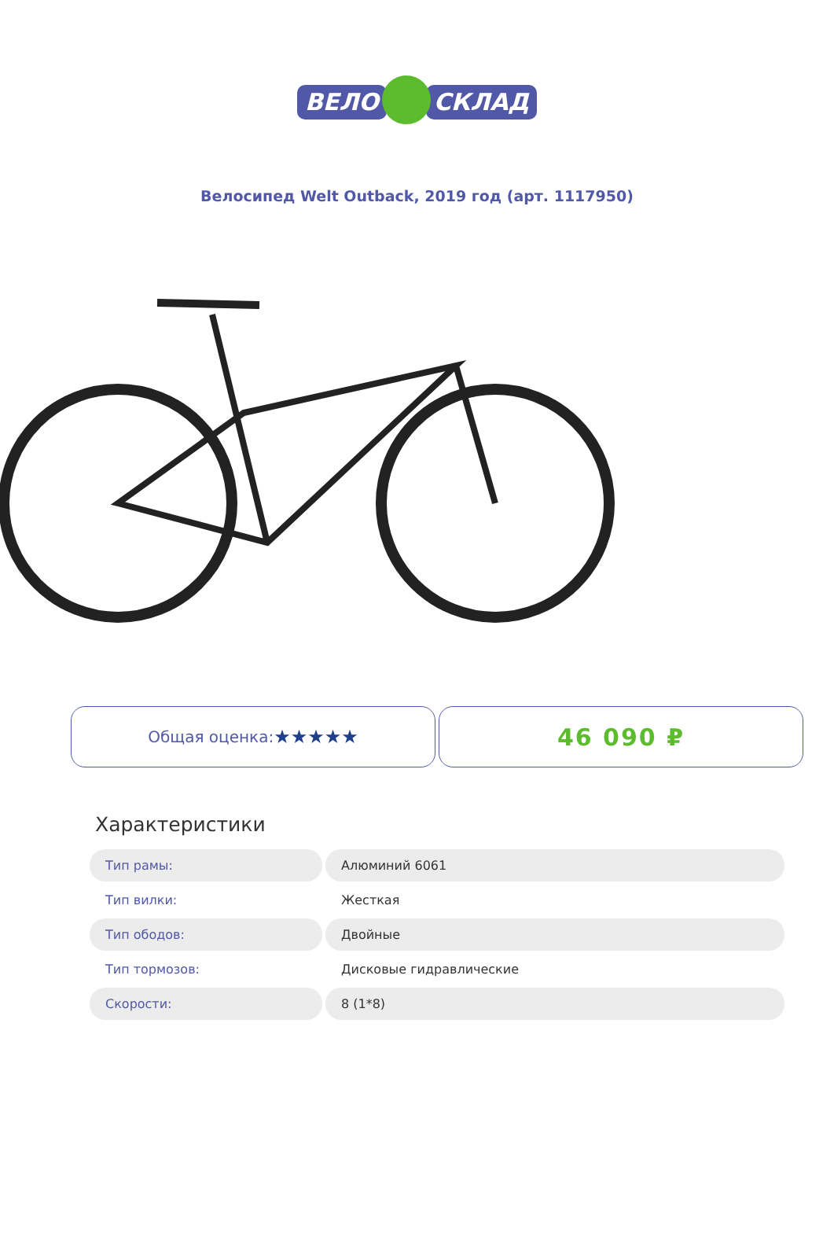ВЕЛО СКЛАД
Велосипед Welt Outback, 2019 год (арт. 1117950)
Общая оценка: ★★★★★
46 090 ₽
Характеристики
| Тип рамы: | Алюминий 6061 |
| Тип вилки: | Жесткая |
| Тип ободов: | Двойные |
| Тип тормозов: | Дисковые гидравлические |
| Скорости: | 8 (1*8) |